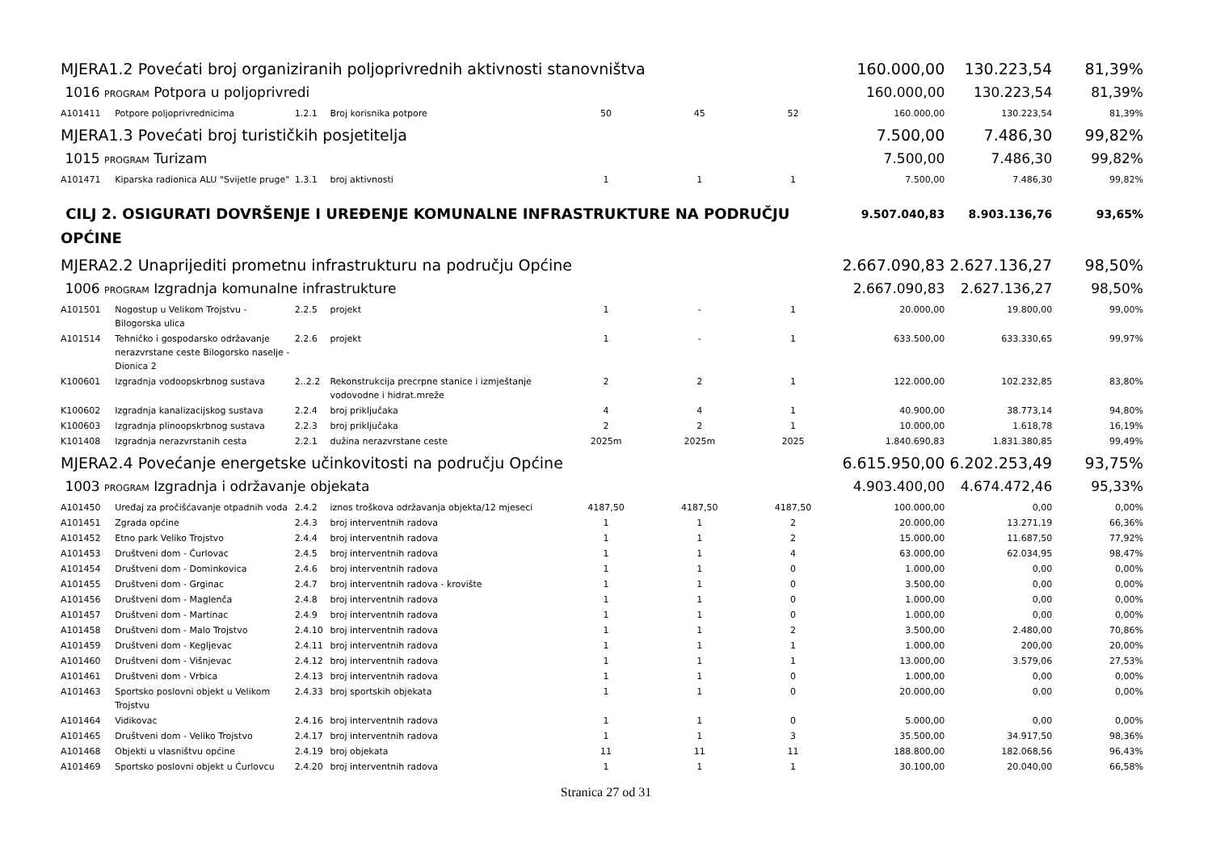| MJERA1.2 Povećati broj organiziranih poljoprivrednih aktivnosti stanovništva | | | | | | | 160.000,00 | 130.223,54 | 81,39% |
| 1016 PROGRAM Potpora u poljoprivredi | | | | | | | 160.000,00 | 130.223,54 | 81,39% |
| A101411 | Potpore poljoprivrednicima | 1.2.1 | Broj korisnika potpore | 50 | 45 | 52 | 160.000,00 | 130.223,54 | 81,39% |
| MJERA1.3 Povećati broj turističkih posjetitelja | | | | | | | 7.500,00 | 7.486,30 | 99,82% |
| 1015 PROGRAM Turizam | | | | | | | 7.500,00 | 7.486,30 | 99,82% |
| A101471 | Kiparska radionica ALU "Svijetle pruge" | 1.3.1 | broj aktivnosti | 1 | 1 | 1 | 7.500,00 | 7.486,30 | 99,82% |
| CILJ 2. OSIGURATI DOVRŠENJE I UREĐENJE KOMUNALNE INFRASTRUKTURE NA PODRUČJU OPĆINE | | | | | | | 9.507.040,83 | 8.903.136,76 | 93,65% |
| MJERA2.2 Unaprijediti prometnu infrastrukturu na području Općine | | | | | | | 2.667.090,83 | 2.627.136,27 | 98,50% |
| 1006 PROGRAM Izgradnja komunalne infrastrukture | | | | | | | 2.667.090,83 | 2.627.136,27 | 98,50% |
| A101501 | Nogostup u Velikom Trojstvu - Bilogorska ulica | 2.2.5 | projekt | 1 | - | 1 | 20.000,00 | 19.800,00 | 99,00% |
| A101514 | Tehničko i gospodarsko održavanje nerazvrstane ceste Bilogorsko naselje - Dionica 2 | 2.2.6 | projekt | 1 | - | 1 | 633.500,00 | 633.330,65 | 99,97% |
| K100601 | Izgradnja vodoopskrbnog sustava | 2..2.2 | Rekonstrukcija precrpne stanice i izmještanje vodovodne i hidrat.mreže | 2 | 2 | 1 | 122.000,00 | 102.232,85 | 83,80% |
| K100602 | Izgradnja kanalizacijskog sustava | 2.2.4 | broj priključaka | 4 | 4 | 1 | 40.900,00 | 38.773,14 | 94,80% |
| K100603 | Izgradnja plinoopskrbnog sustava | 2.2.3 | broj priključaka | 2 | 2 | 1 | 10.000,00 | 1.618,78 | 16,19% |
| K101408 | Izgradnja nerazvrstanih cesta | 2.2.1 | dužina nerazvrstane ceste | 2025m | 2025m | 2025 | 1.840.690,83 | 1.831.380,85 | 99,49% |
| MJERA2.4 Povećanje energetske učinkovitosti na području Općine | | | | | | | 6.615.950,00 | 6.202.253,49 | 93,75% |
| 1003 PROGRAM Izgradnja i održavanje objekata | | | | | | | 4.903.400,00 | 4.674.472,46 | 95,33% |
| A101450 | Uređaj za pročišćavanje otpadnih voda | 2.4.2 | iznos troškova održavanja objekta/12 mjeseci | 4187,50 | 4187,50 | 4187,50 | 100.000,00 | 0,00 | 0,00% |
| A101451 | Zgrada općine | 2.4.3 | broj interventnih radova | 1 | 1 | 2 | 20.000,00 | 13.271,19 | 66,36% |
| A101452 | Etno park Veliko Trojstvo | 2.4.4 | broj interventnih radova | 1 | 1 | 2 | 15.000,00 | 11.687,50 | 77,92% |
| A101453 | Društveni dom - Ćurlovac | 2.4.5 | broj interventnih radova | 1 | 1 | 4 | 63.000,00 | 62.034,95 | 98,47% |
| A101454 | Društveni dom - Dominkovica | 2.4.6 | broj interventnih radova | 1 | 1 | 0 | 1.000,00 | 0,00 | 0,00% |
| A101455 | Društveni dom - Grginac | 2.4.7 | broj interventnih radova - krovište | 1 | 1 | 0 | 3.500,00 | 0,00 | 0,00% |
| A101456 | Društveni dom - Maglenča | 2.4.8 | broj interventnih radova | 1 | 1 | 0 | 1.000,00 | 0,00 | 0,00% |
| A101457 | Društveni dom - Martinac | 2.4.9 | broj interventnih radova | 1 | 1 | 0 | 1.000,00 | 0,00 | 0,00% |
| A101458 | Društveni dom - Malo Trojstvo | 2.4.10 | broj interventnih radova | 1 | 1 | 2 | 3.500,00 | 2.480,00 | 70,86% |
| A101459 | Društveni dom - Kegljevac | 2.4.11 | broj interventnih radova | 1 | 1 | 1 | 1.000,00 | 200,00 | 20,00% |
| A101460 | Društveni dom - Višnjevac | 2.4.12 | broj interventnih radova | 1 | 1 | 1 | 13.000,00 | 3.579,06 | 27,53% |
| A101461 | Društveni dom - Vrbica | 2.4.13 | broj interventnih radova | 1 | 1 | 0 | 1.000,00 | 0,00 | 0,00% |
| A101463 | Sportsko poslovni objekt u Velikom Trojstvu | 2.4.33 | broj sportskih objekata | 1 | 1 | 0 | 20.000,00 | 0,00 | 0,00% |
| A101464 | Vidikovac | 2.4.16 | broj interventnih radova | 1 | 1 | 0 | 5.000,00 | 0,00 | 0,00% |
| A101465 | Društveni dom - Veliko Trojstvo | 2.4.17 | broj interventnih radova | 1 | 1 | 3 | 35.500,00 | 34.917,50 | 98,36% |
| A101468 | Objekti u vlasništvu općine | 2.4.19 | broj objekata | 11 | 11 | 11 | 188.800,00 | 182.068,56 | 96,43% |
| A101469 | Sportsko poslovni objekt u Ćurlovcu | 2.4.20 | broj interventnih radova | 1 | 1 | 1 | 30.100,00 | 20.040,00 | 66,58% |
Stranica 27 od 31